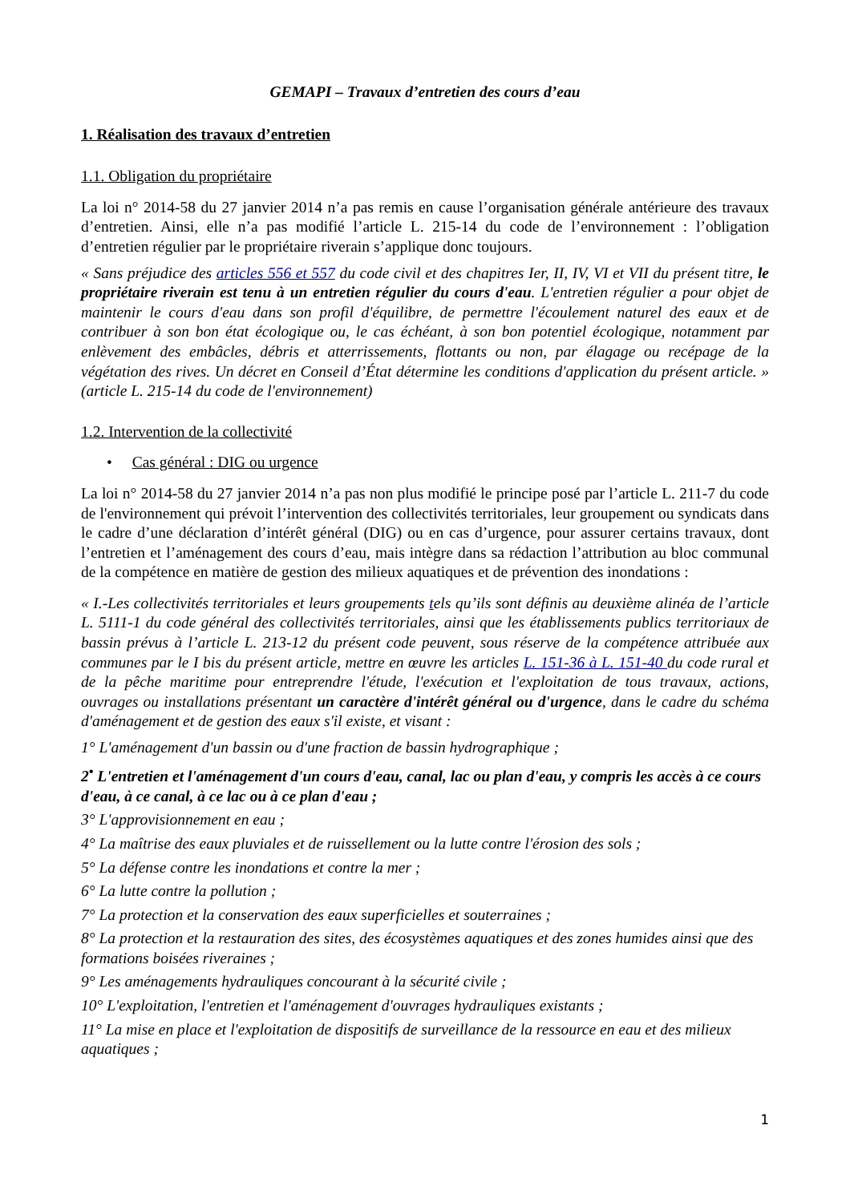GEMAPI – Travaux d’entretien des cours d’eau
1. Réalisation des travaux d’entretien
1.1. Obligation du propriétaire
La loi n° 2014-58 du 27 janvier 2014 n’a pas remis en cause l’organisation générale antérieure des travaux d’entretien. Ainsi, elle n’a pas modifié l’article L. 215-14 du code de l’environnement : l’obligation d’entretien régulier par le propriétaire riverain s’applique donc toujours.
« Sans préjudice des articles 556 et 557 du code civil et des chapitres Ier, II, IV, VI et VII du présent titre, le propriétaire riverain est tenu à un entretien régulier du cours d'eau. L'entretien régulier a pour objet de maintenir le cours d'eau dans son profil d'équilibre, de permettre l'écoulement naturel des eaux et de contribuer à son bon état écologique ou, le cas échéant, à son bon potentiel écologique, notamment par enlèvement des embâcles, débris et atterrissements, flottants ou non, par élagage ou recépage de la végétation des rives. Un décret en Conseil d’État détermine les conditions d'application du présent article. » (article L. 215-14 du code de l'environnement)
1.2. Intervention de la collectivité
• Cas général : DIG ou urgence
La loi n° 2014-58 du 27 janvier 2014 n’a pas non plus modifié le principe posé par l’article L. 211-7 du code de l'environnement qui prévoit l’intervention des collectivités territoriales, leur groupement ou syndicats dans le cadre d’une déclaration d’intérêt général (DIG) ou en cas d’urgence, pour assurer certains travaux, dont l’entretien et l’aménagement des cours d’eau, mais intègre dans sa rédaction l’attribution au bloc communal de la compétence en matière de gestion des milieux aquatiques et de prévention des inondations :
« I.-Les collectivités territoriales et leurs groupements tels qu’ils sont définis au deuxième alinéa de l’article L. 5111-1 du code général des collectivités territoriales, ainsi que les établissements publics territoriaux de bassin prévus à l’article L. 213-12 du présent code peuvent, sous réserve de la compétence attribuée aux communes par le I bis du présent article, mettre en œuvre les articles L. 151-36 à L. 151-40 du code rural et de la pêche maritime pour entreprendre l'étude, l'exécution et l'exploitation de tous travaux, actions, ouvrages ou installations présentant un caractère d'intérêt général ou d'urgence, dans le cadre du schéma d'aménagement et de gestion des eaux s'il existe, et visant :
1° L'aménagement d'un bassin ou d'une fraction de bassin hydrographique ;
2<sup>•</sup> L'entretien et l'aménagement d'un cours d'eau, canal, lac ou plan d'eau, y compris les accès à ce cours d'eau, à ce canal, à ce lac ou à ce plan d'eau ;
3° L'approvisionnement en eau ;
4° La maîtrise des eaux pluviales et de ruissellement ou la lutte contre l'érosion des sols ;
5° La défense contre les inondations et contre la mer ;
6° La lutte contre la pollution ;
7° La protection et la conservation des eaux superficielles et souterraines ;
8° La protection et la restauration des sites, des écosystèmes aquatiques et des zones humides ainsi que des formations boisées riveraines ;
9° Les aménagements hydrauliques concourant à la sécurité civile ;
10° L'exploitation, l'entretien et l'aménagement d'ouvrages hydrauliques existants ;
11° La mise en place et l'exploitation de dispositifs de surveillance de la ressource en eau et des milieux aquatiques ;
1